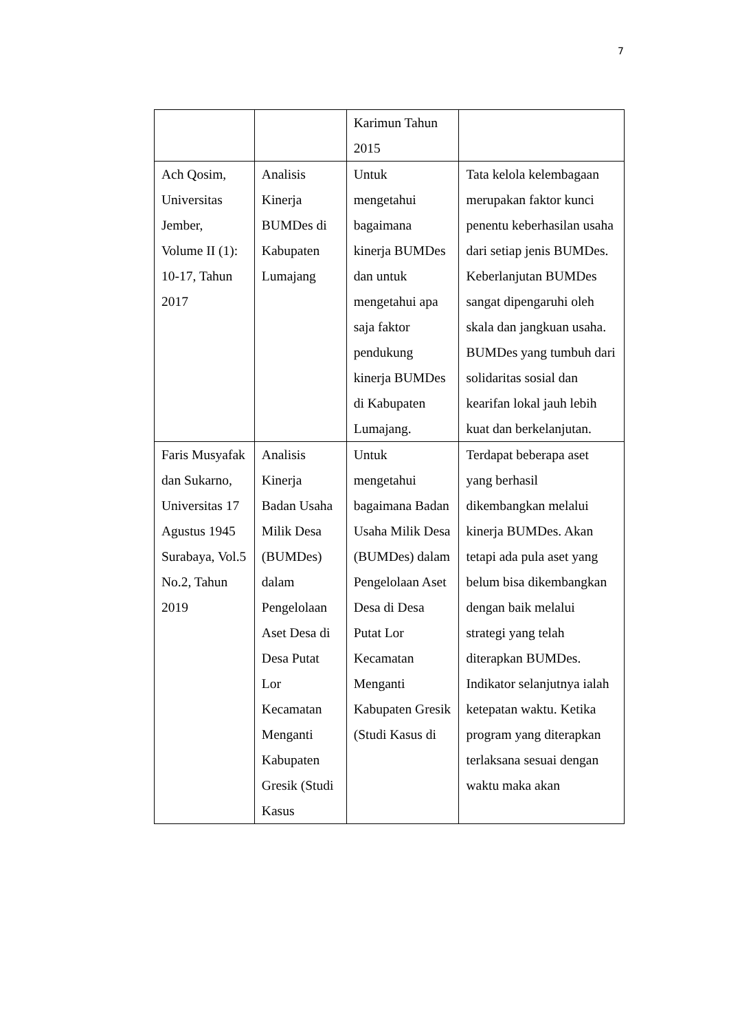7
| | | Karimun Tahun 2015 | |
| Ach Qosim, Universitas Jember, Volume II (1): 10-17, Tahun 2017 | Analisis Kinerja BUMDes di Kabupaten Lumajang | Untuk mengetahui bagaimana kinerja BUMDes dan untuk mengetahui apa saja faktor pendukung kinerja BUMDes di Kabupaten Lumajang. | Tata kelola kelembagaan merupakan faktor kunci penentu keberhasilan usaha dari setiap jenis BUMDes. Keberlanjutan BUMDes sangat dipengaruhi oleh skala dan jangkuan usaha. BUMDes yang tumbuh dari solidaritas sosial dan kearifan lokal jauh lebih kuat dan berkelanjutan. |
| Faris Musyafak dan Sukarno, Universitas 17 Agustus 1945 Surabaya, Vol.5 No.2, Tahun 2019 | Analisis Kinerja Badan Usaha Milik Desa (BUMDes) dalam Pengelolaan Aset Desa di Desa Putat Lor Kecamatan Menganti Kabupaten Gresik (Studi Kasus | Untuk mengetahui bagaimana Badan Usaha Milik Desa (BUMDes) dalam Pengelolaan Aset Desa di Desa Putat Lor Kecamatan Menganti Kabupaten Gresik (Studi Kasus di | Terdapat beberapa aset yang berhasil dikembangkan melalui kinerja BUMDes. Akan tetapi ada pula aset yang belum bisa dikembangkan dengan baik melalui strategi yang telah diterapkan BUMDes. Indikator selanjutnya ialah ketepatan waktu. Ketika program yang diterapkan terlaksana sesuai dengan waktu maka akan |